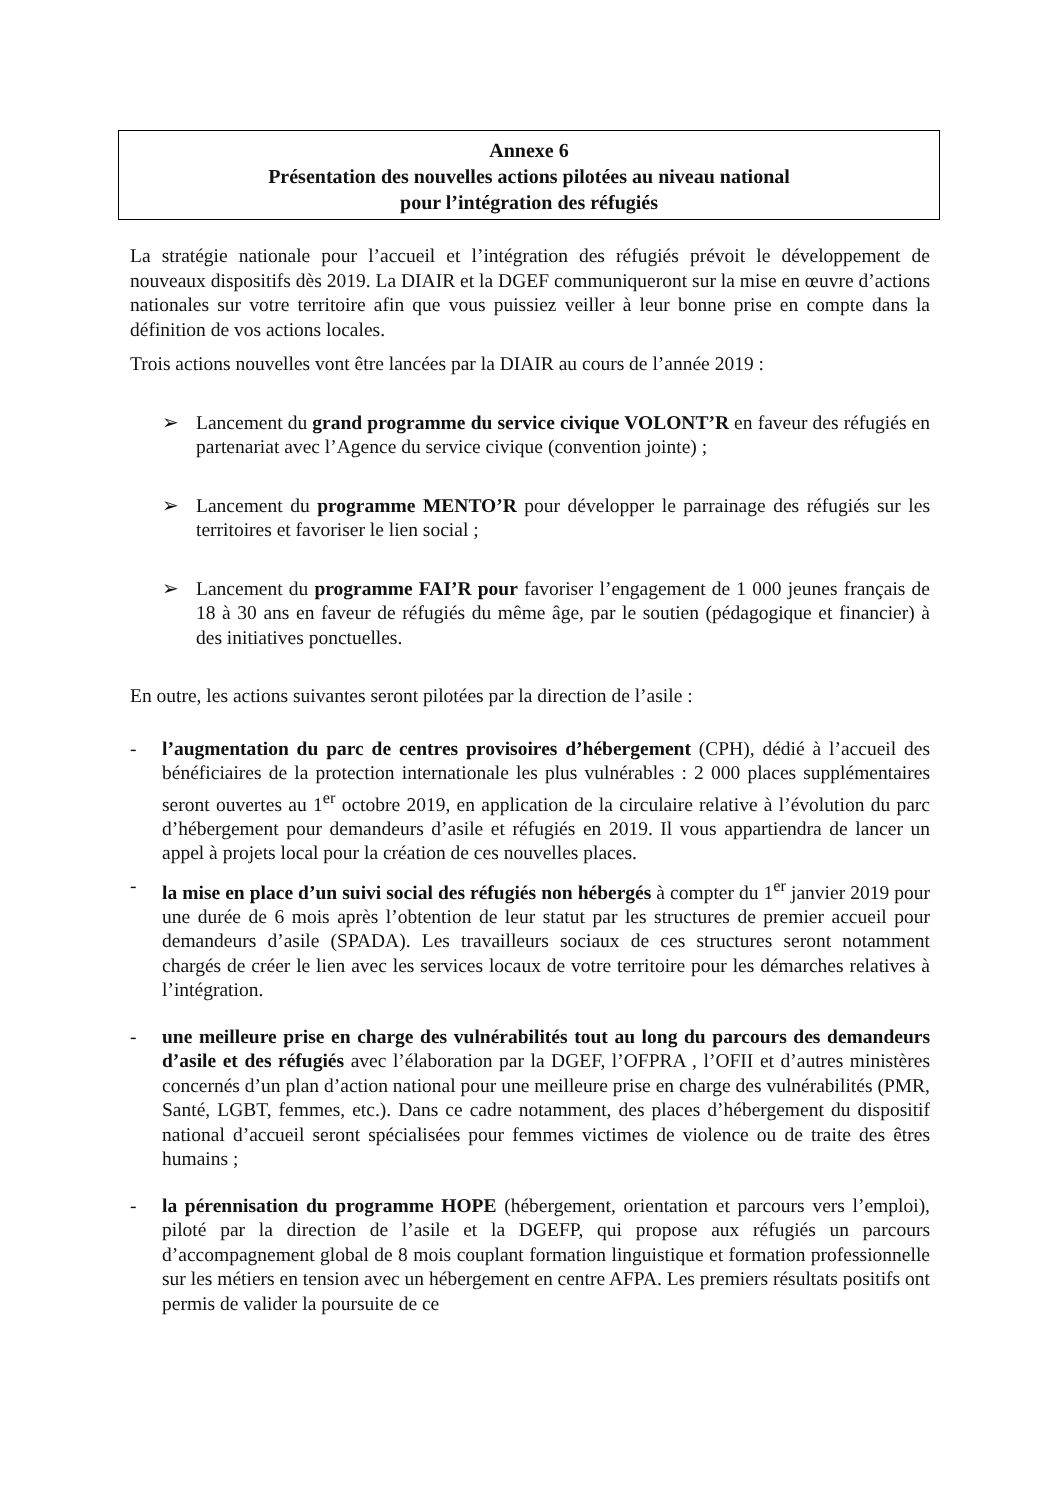Annexe 6
Présentation des nouvelles actions pilotées au niveau national
pour l’intégration des réfugiés
La stratégie nationale pour l’accueil et l’intégration des réfugiés prévoit le développement de nouveaux dispositifs dès 2019. La DIAIR et la DGEF communiqueront sur la mise en œuvre d’actions nationales sur votre territoire afin que vous puissiez veiller à leur bonne prise en compte dans la définition de vos actions locales.
Trois actions nouvelles vont être lancées par la DIAIR au cours de l’année 2019 :
➢ Lancement du grand programme du service civique VOLONT’R en faveur des réfugiés en partenariat avec l’Agence du service civique (convention jointe) ;
➢ Lancement du programme MENTO’R pour développer le parrainage des réfugiés sur les territoires et favoriser le lien social ;
➢ Lancement du programme FAI’R pour favoriser l’engagement de 1 000 jeunes français de 18 à 30 ans en faveur de réfugiés du même âge, par le soutien (pédagogique et financier) à des initiatives ponctuelles.
En outre, les actions suivantes seront pilotées par la direction de l’asile :
- l’augmentation du parc de centres provisoires d’hébergement (CPH), dédié à l’accueil des bénéficiaires de la protection internationale les plus vulnérables : 2 000 places supplémentaires seront ouvertes au 1<sup>er</sup> octobre 2019, en application de la circulaire relative à l’évolution du parc d’hébergement pour demandeurs d’asile et réfugiés en 2019. Il vous appartiendra de lancer un appel à projets local pour la création de ces nouvelles places.
- la mise en place d’un suivi social des réfugiés non hébergés à compter du 1<sup>er</sup> janvier 2019 pour une durée de 6 mois après l’obtention de leur statut par les structures de premier accueil pour demandeurs d’asile (SPADA). Les travailleurs sociaux de ces structures seront notamment chargés de créer le lien avec les services locaux de votre territoire pour les démarches relatives à l’intégration.
- une meilleure prise en charge des vulnérabilités tout au long du parcours des demandeurs d’asile et des réfugiés avec l’élaboration par la DGEF, l’OFPRA , l’OFII et d’autres ministères concernés d’un plan d’action national pour une meilleure prise en charge des vulnérabilités (PMR, Santé, LGBT, femmes, etc.). Dans ce cadre notamment, des places d’hébergement du dispositif national d’accueil seront spécialisées pour femmes victimes de violence ou de traite des êtres humains ;
- la pérennisation du programme HOPE (hébergement, orientation et parcours vers l’emploi), piloté par la direction de l’asile et la DGEFP, qui propose aux réfugiés un parcours d’accompagnement global de 8 mois couplant formation linguistique et formation professionnelle sur les métiers en tension avec un hébergement en centre AFPA. Les premiers résultats positifs ont permis de valider la poursuite de ce